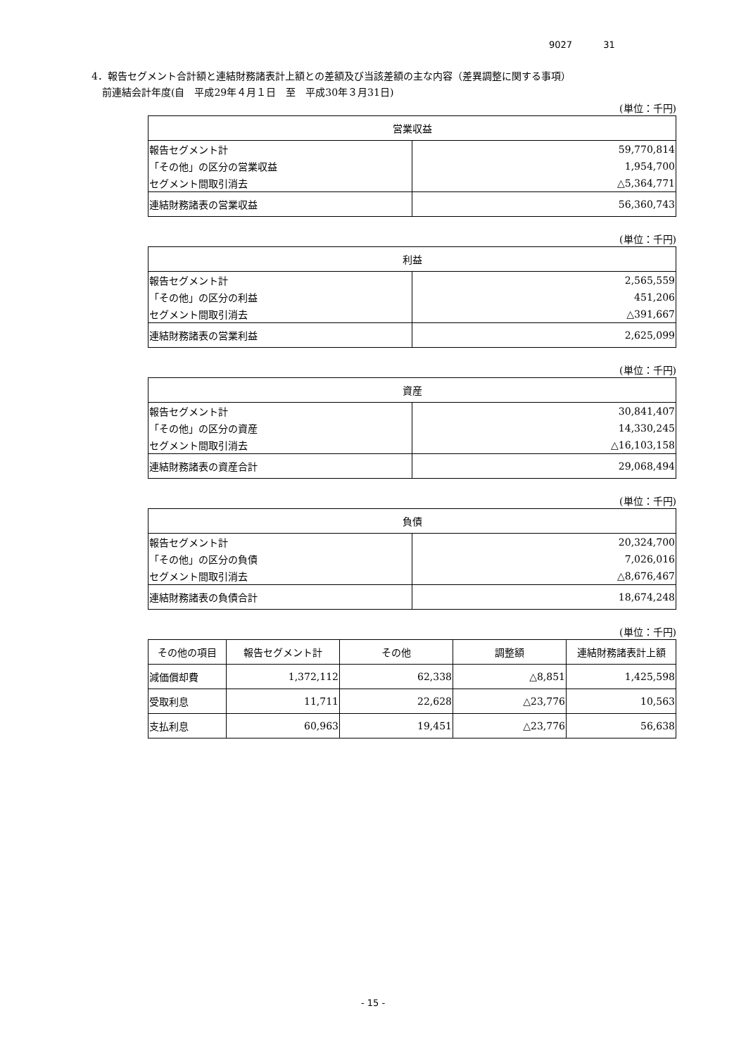9027 31
4．報告セグメント合計額と連結財務諸表計上額との差額及び当該差額の主な内容（差異調整に関する事項）
前連結会計年度(自　平成29年４月１日　至　平成30年３月31日)
(単位：千円)
| 営業収益 | |
| --- | --- |
| 報告セグメント計 | 59,770,814 |
| 「その他」の区分の営業収益 | 1,954,700 |
| セグメント間取引消去 | △5,364,771 |
| 連結財務諸表の営業収益 | 56,360,743 |
(単位：千円)
| 利益 | |
| --- | --- |
| 報告セグメント計 | 2,565,559 |
| 「その他」の区分の利益 | 451,206 |
| セグメント間取引消去 | △391,667 |
| 連結財務諸表の営業利益 | 2,625,099 |
(単位：千円)
| 資産 | |
| --- | --- |
| 報告セグメント計 | 30,841,407 |
| 「その他」の区分の資産 | 14,330,245 |
| セグメント間取引消去 | △16,103,158 |
| 連結財務諸表の資産合計 | 29,068,494 |
(単位：千円)
| 負債 | |
| --- | --- |
| 報告セグメント計 | 20,324,700 |
| 「その他」の区分の負債 | 7,026,016 |
| セグメント間取引消去 | △8,676,467 |
| 連結財務諸表の負債合計 | 18,674,248 |
(単位：千円)
| その他の項目 | 報告セグメント計 | その他 | 調整額 | 連結財務諸表計上額 |
| --- | --- | --- | --- | --- |
| 減価償却費 | 1,372,112 | 62,338 | △8,851 | 1,425,598 |
| 受取利息 | 11,711 | 22,628 | △23,776 | 10,563 |
| 支払利息 | 60,963 | 19,451 | △23,776 | 56,638 |
- 15 -